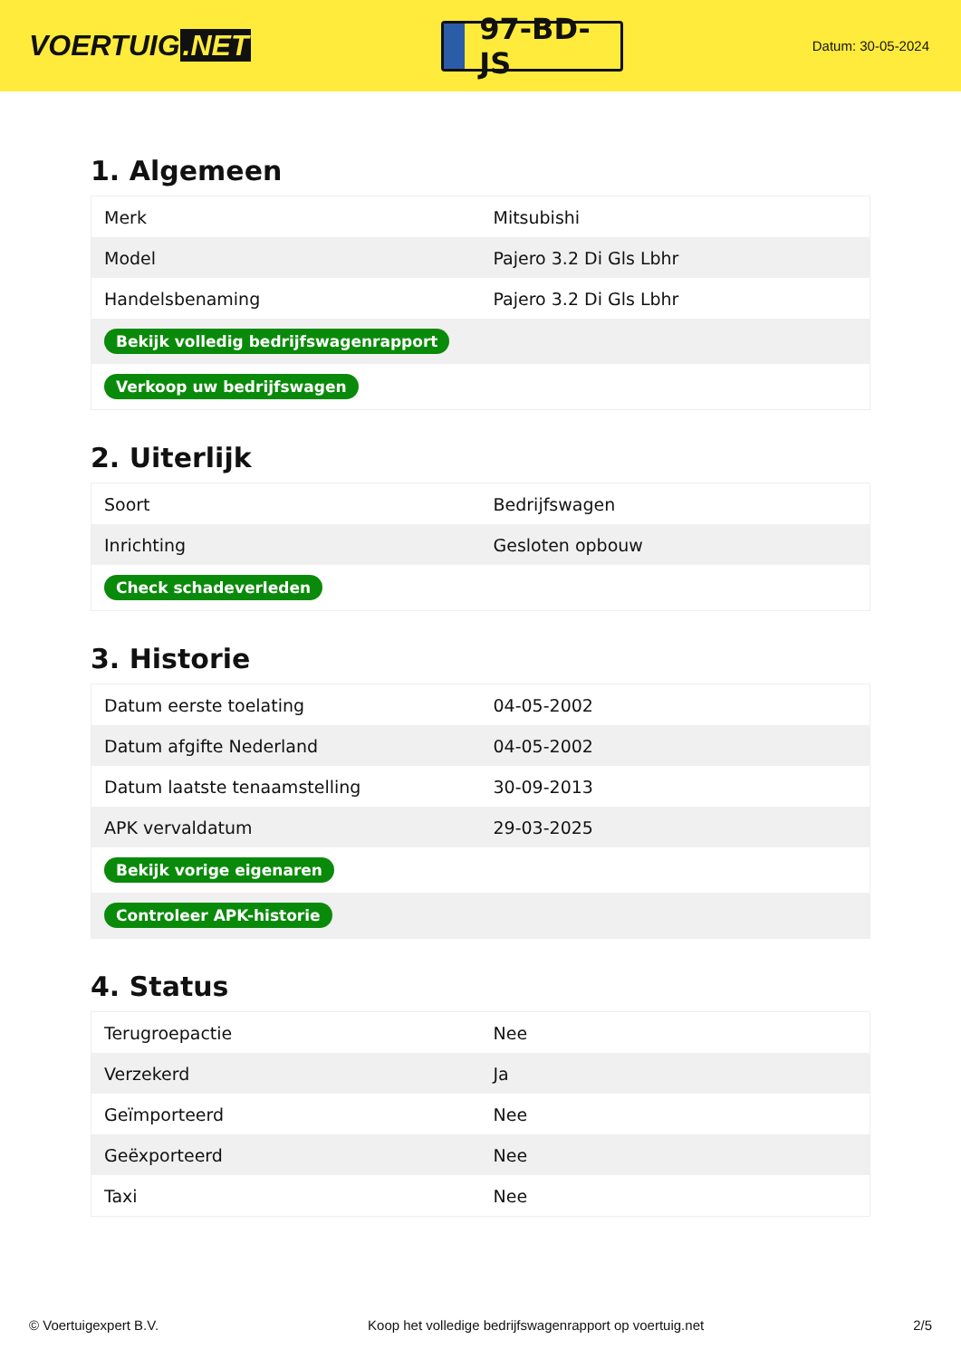VOERTUIG.NET
97-BD-JS
Datum: 30-05-2024
1. Algemeen
| Merk | Mitsubishi |
| Model | Pajero 3.2 Di Gls Lbhr |
| Handelsbenaming | Pajero 3.2 Di Gls Lbhr |
| Bekijk volledig bedrijfswagenrapport | |
| Verkoop uw bedrijfswagen | |
2. Uiterlijk
| Soort | Bedrijfswagen |
| Inrichting | Gesloten opbouw |
| Check schadeverleden | |
3. Historie
| Datum eerste toelating | 04-05-2002 |
| Datum afgifte Nederland | 04-05-2002 |
| Datum laatste tenaamstelling | 30-09-2013 |
| APK vervaldatum | 29-03-2025 |
| Bekijk vorige eigenaren | |
| Controleer APK-historie | |
4. Status
| Terugroepactie | Nee |
| Verzekerd | Ja |
| Geïmporteerd | Nee |
| Geëxporteerd | Nee |
| Taxi | Nee |
© Voertuigexpert B.V. Koop het volledige bedrijfswagenrapport op voertuig.net 2/5